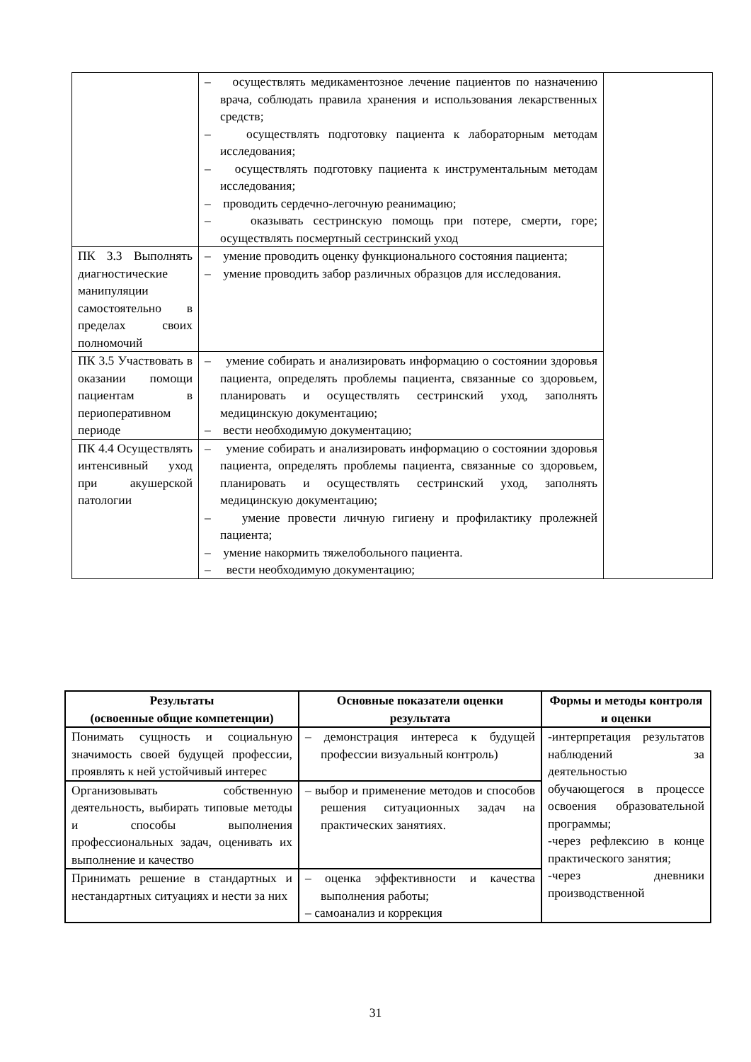| | – осуществлять медикаментозное лечение пациентов по назначению врача, соблюдать правила хранения и использования лекарственных средств; – осуществлять подготовку пациента к лабораторным методам исследования; – осуществлять подготовку пациента к инструментальным методам исследования; – проводить сердечно-легочную реанимацию; – оказывать сестринскую помощь при потере, смерти, горе; осуществлять посмертный сестринский уход | |
| ПК 3.3 Выполнять диагностические манипуляции самостоятельно в пределах своих полномочий | – умение проводить оценку функционального состояния пациента; – умение проводить забор различных образцов для исследования. | |
| ПК 3.5 Участвовать в оказании помощи пациентам в периоперативном периоде | – умение собирать и анализировать информацию о состоянии здоровья пациента, определять проблемы пациента, связанные со здоровьем, планировать и осуществлять сестринский уход, заполнять медицинскую документацию; – вести необходимую документацию; | |
| ПК 4.4 Осуществлять интенсивный уход при акушерской патологии | – умение собирать и анализировать информацию о состоянии здоровья пациента, определять проблемы пациента, связанные со здоровьем, планировать и осуществлять сестринский уход, заполнять медицинскую документацию; – умение провести личную гигиену и профилактику пролежней пациента; – умение накормить тяжелобольного пациента. – вести необходимую документацию; | |
| Результаты (освоенные общие компетенции) | Основные показатели оценки результата | Формы и методы контроля и оценки |
| --- | --- | --- |
| Понимать сущность и социальную значимость своей будущей профессии, проявлять к ней устойчивый интерес | – демонстрация интереса к будущей профессии визуальный контроль) | -интерпретация результатов наблюдений за деятельностью обучающегося в процессе освоения образовательной программы; -через рефлексию в конце практического занятия; -через дневники производственной |
| Организовывать собственную деятельность, выбирать типовые методы и способы выполнения профессиональных задач, оценивать их выполнение и качество | – выбор и применение методов и способов решения ситуационных задач на практических занятиях. | |
| Принимать решение в стандартных и нестандартных ситуациях и нести за них | – оценка эффективности и качества выполнения работы; – самоанализ и коррекция | |
31